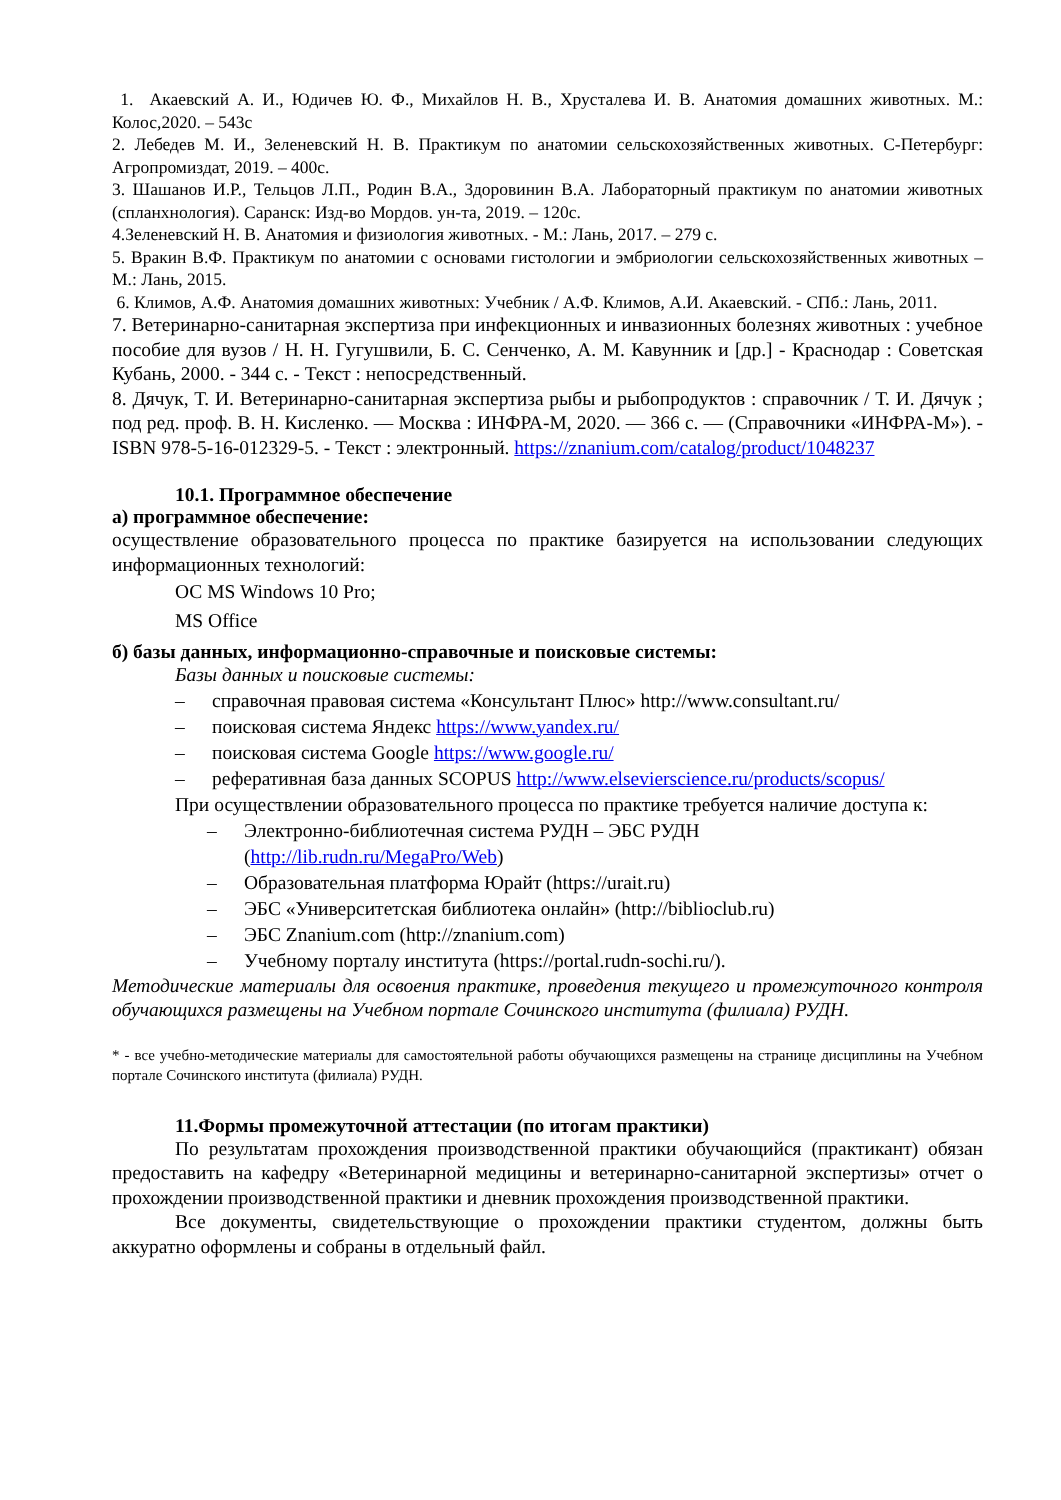1. Акаевский А. И., Юдичев Ю. Ф., Михайлов Н. В., Хрусталева И. В. Анатомия домашних животных. М.: Колос,2020. – 543с
2. Лебедев М. И., Зеленевский Н. В. Практикум по анатомии сельскохозяйственных животных. С-Петербург: Агропромиздат, 2019. – 400с.
3. Шашанов И.Р., Тельцов Л.П., Родин В.А., Здоровинин В.А. Лабораторный практикум по анатомии животных (спланхнология). Саранск: Изд-во Мордов. ун-та, 2019. – 120с.
4.Зеленевский Н. В. Анатомия и физиология животных. - М.: Лань, 2017. – 279 с.
5. Вракин В.Ф. Практикум по анатомии с основами гистологии и эмбриологии сельскохозяйственных животных – М.: Лань, 2015.
6. Климов, А.Ф. Анатомия домашних животных: Учебник / А.Ф. Климов, А.И. Акаевский. - СПб.: Лань, 2011.
7. Ветеринарно-санитарная экспертиза при инфекционных и инвазионных болезнях животных : учебное пособие для вузов / Н. Н. Гугушвили, Б. С. Сенченко, А. М. Кавунник и [др.] - Краснодар : Советская Кубань, 2000. - 344 с. - Текст : непосредственный.
8. Дячук, Т. И. Ветеринарно-санитарная экспертиза рыбы и рыбопродуктов : справочник / Т. И. Дячук ; под ред. проф. В. Н. Кисленко. — Москва : ИНФРА-М, 2020. — 366 с. — (Справочники «ИНФРА-М»). - ISBN 978-5-16-012329-5. - Текст : электронный. https://znanium.com/catalog/product/1048237
10.1. Программное обеспечение
а) программное обеспечение:
осуществление образовательного процесса по практике базируется на использовании следующих информационных технологий:
ОС MS Windows 10 Pro;
MS Office
б) базы данных, информационно-справочные и поисковые системы:
Базы данных и поисковые системы:
– справочная правовая система «Консультант Плюс» http://www.consultant.ru/
– поисковая система Яндекс https://www.yandex.ru/
– поисковая система Google https://www.google.ru/
– реферативная база данных SCOPUS http://www.elsevierscience.ru/products/scopus/
При осуществлении образовательного процесса по практике требуется наличие доступа к:
– Электронно-библиотечная система РУДН – ЭБС РУДН
(http://lib.rudn.ru/MegaPro/Web)
– Образовательная платформа Юрайт (https://urait.ru)
– ЭБС «Университетская библиотека онлайн» (http://biblioclub.ru)
– ЭБС Znanium.com (http://znanium.com)
– Учебному порталу института (https://portal.rudn-sochi.ru/).
Методические материалы для освоения практике, проведения текущего и промежуточного контроля обучающихся размещены на Учебном портале Сочинского института (филиала) РУДН.
* - все учебно-методические материалы для самостоятельной работы обучающихся размещены на странице дисциплины на Учебном портале Сочинского института (филиала) РУДН.
11.Формы промежуточной аттестации (по итогам практики)
По результатам прохождения производственной практики обучающийся (практикант) обязан предоставить на кафедру «Ветеринарной медицины и ветеринарно-санитарной экспертизы» отчет о прохождении производственной практики и дневник прохождения производственной практики.
Все документы, свидетельствующие о прохождении практики студентом, должны быть аккуратно оформлены и собраны в отдельный файл.